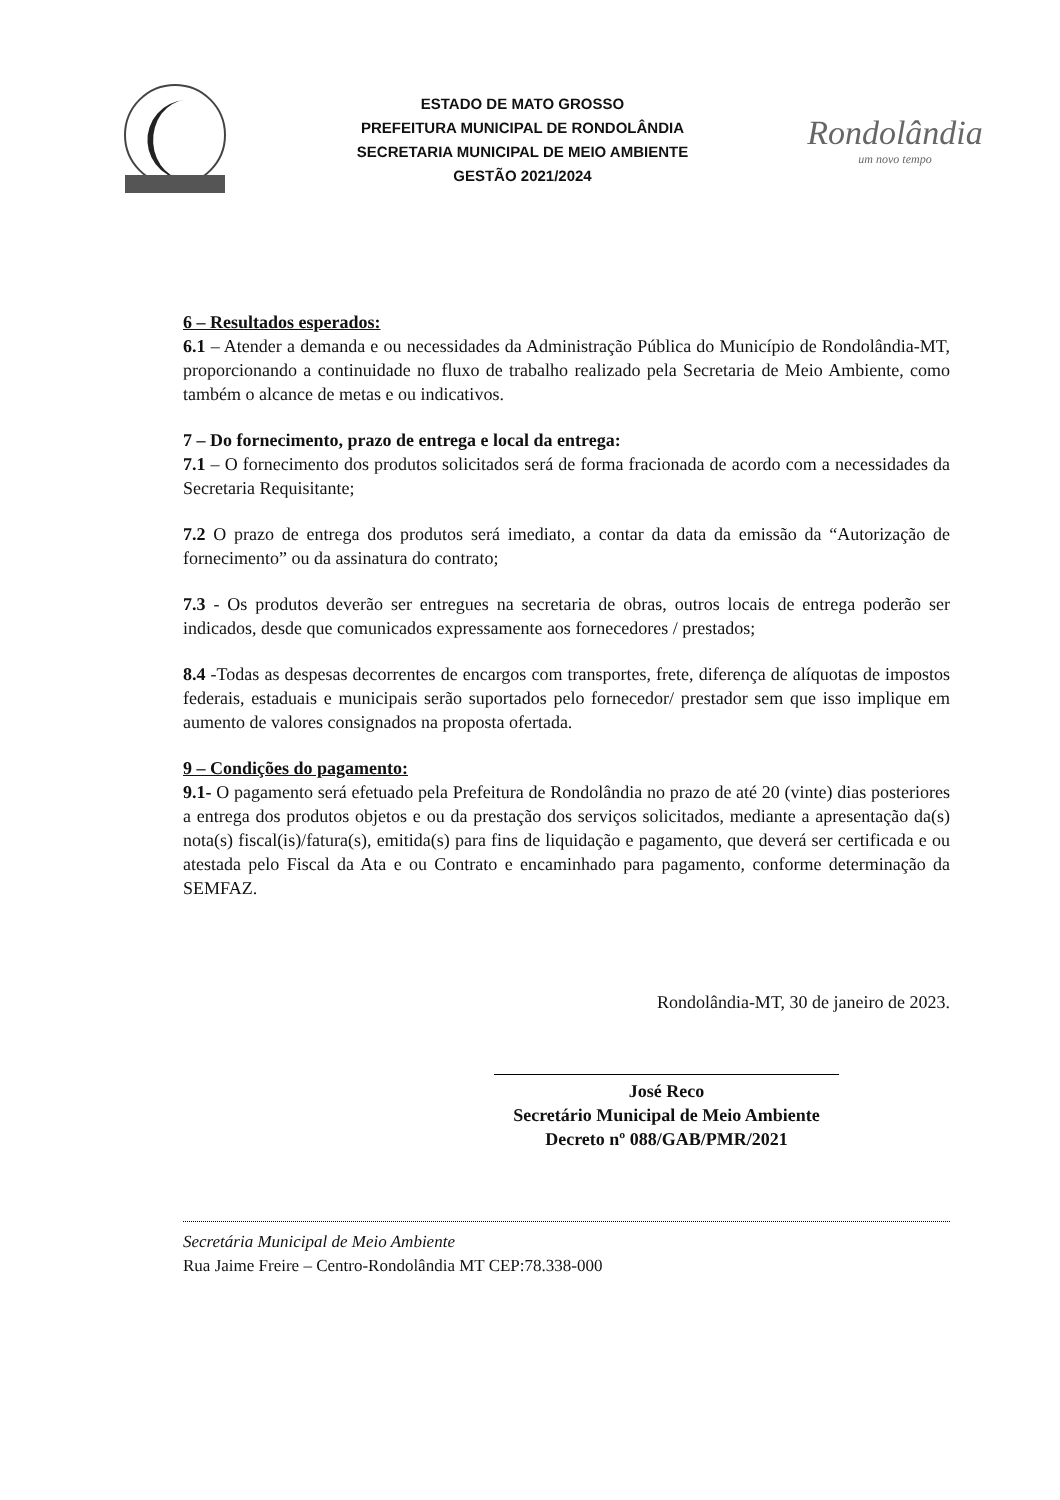ESTADO DE MATO GROSSO
PREFEITURA MUNICIPAL DE RONDOLÂNDIA
SECRETARIA MUNICIPAL DE MEIO AMBIENTE
GESTÃO 2021/2024
Rondolândia
um novo tempo
6 – Resultados esperados:
6.1 – Atender a demanda e ou necessidades da Administração Pública do Município de Rondolândia-MT, proporcionando a continuidade no fluxo de trabalho realizado pela Secretaria de Meio Ambiente, como também o alcance de metas e ou indicativos.
7 – Do fornecimento, prazo de entrega e local da entrega:
7.1 – O fornecimento dos produtos solicitados será de forma fracionada de acordo com a necessidades da Secretaria Requisitante;
7.2 O prazo de entrega dos produtos será imediato, a contar da data da emissão da “Autorização de fornecimento” ou da assinatura do contrato;
7.3 - Os produtos deverão ser entregues na secretaria de obras, outros locais de entrega poderão ser indicados, desde que comunicados expressamente aos fornecedores / prestados;
8.4 -Todas as despesas decorrentes de encargos com transportes, frete, diferença de alíquotas de impostos federais, estaduais e municipais serão suportados pelo fornecedor/ prestador sem que isso implique em aumento de valores consignados na proposta ofertada.
9 – Condições do pagamento:
9.1- O pagamento será efetuado pela Prefeitura de Rondolândia no prazo de até 20 (vinte) dias posteriores a entrega dos produtos objetos e ou da prestação dos serviços solicitados, mediante a apresentação da(s) nota(s) fiscal(is)/fatura(s), emitida(s) para fins de liquidação e pagamento, que deverá ser certificada e ou atestada pelo Fiscal da Ata e ou Contrato e encaminhado para pagamento, conforme determinação da SEMFAZ.
Rondolândia-MT, 30 de janeiro de 2023.
José Reco
Secretário Municipal de Meio Ambiente
Decreto nº 088/GAB/PMR/2021
Secretária Municipal de Meio Ambiente
Rua Jaime Freire – Centro-Rondolândia MT CEP:78.338-000